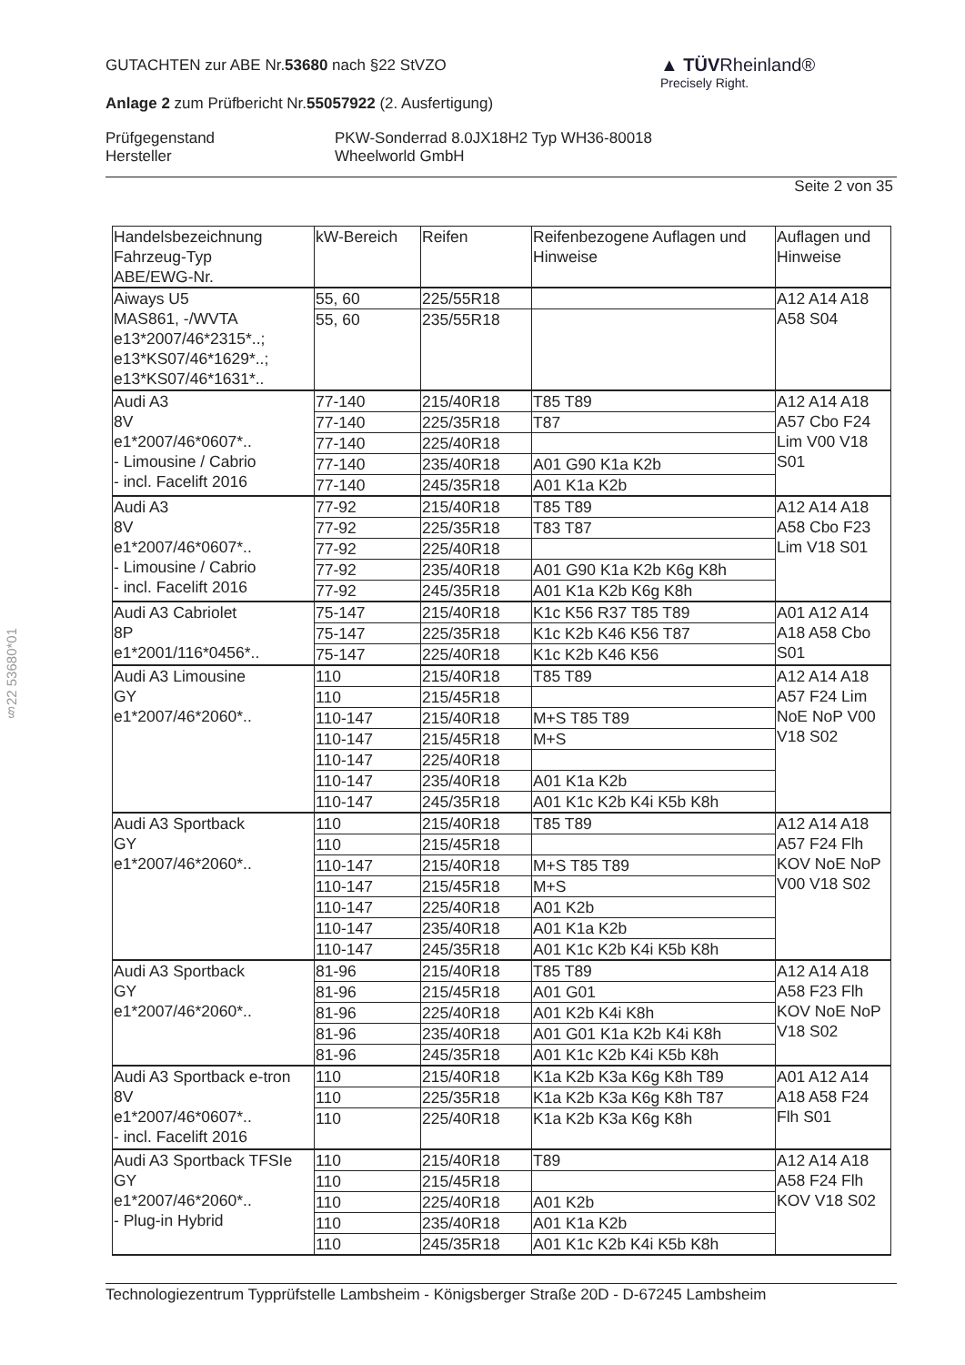GUTACHTEN zur ABE Nr.53680 nach §22 StVZO
Anlage 2 zum Prüfbericht Nr.55057922 (2. Ausfertigung)
Prüfgegenstand
Hersteller
PKW-Sonderrad 8.0JX18H2 Typ WH36-80018
Wheelworld GmbH
Seite 2 von 35
▲ TÜVRheinland®
Precisely Right.
§22 53680*01
| Handelsbezeichnung Fahrzeug-Typ ABE/EWG-Nr. | kW-Bereich | Reifen | Reifenbezogene Auflagen und Hinweise | Auflagen und Hinweise |
| --- | --- | --- | --- | --- |
| Aiways U5 MAS861, -/WVTA e13*2007/46*2315*..; e13*KS07/46*1629*..; e13*KS07/46*1631*.. | 55, 60 | 225/55R18 | | A12 A14 A18 A58 S04 |
| | 55, 60 | 235/55R18 | | |
| Audi A3 8V e1*2007/46*0607*.. - Limousine / Cabrio - incl. Facelift 2016 | 77-140 | 215/40R18 | T85 T89 | A12 A14 A18 A57 Cbo F24 Lim V00 V18 S01 |
| | 77-140 | 225/35R18 | T87 | |
| | 77-140 | 225/40R18 | | |
| | 77-140 | 235/40R18 | A01 G90 K1a K2b | |
| | 77-140 | 245/35R18 | A01 K1a K2b | |
| Audi A3 8V e1*2007/46*0607*.. - Limousine / Cabrio - incl. Facelift 2016 | 77-92 | 215/40R18 | T85 T89 | A12 A14 A18 A58 Cbo F23 Lim V18 S01 |
| | 77-92 | 225/35R18 | T83 T87 | |
| | 77-92 | 225/40R18 | | |
| | 77-92 | 235/40R18 | A01 G90 K1a K2b K6g K8h | |
| | 77-92 | 245/35R18 | A01 K1a K2b K6g K8h | |
| Audi A3 Cabriolet 8P e1*2001/116*0456*.. | 75-147 | 215/40R18 | K1c K56 R37 T85 T89 | A01 A12 A14 A18 A58 Cbo S01 |
| | 75-147 | 225/35R18 | K1c K2b K46 K56 T87 | |
| | 75-147 | 225/40R18 | K1c K2b K46 K56 | |
| Audi A3 Limousine GY e1*2007/46*2060*.. | 110 | 215/40R18 | T85 T89 | A12 A14 A18 A57 F24 Lim NoE NoP V00 V18 S02 |
| | 110 | 215/45R18 | | |
| | 110-147 | 215/40R18 | M+S T85 T89 | |
| | 110-147 | 215/45R18 | M+S | |
| | 110-147 | 225/40R18 | | |
| | 110-147 | 235/40R18 | A01 K1a K2b | |
| | 110-147 | 245/35R18 | A01 K1c K2b K4i K5b K8h | |
| Audi A3 Sportback GY e1*2007/46*2060*.. | 110 | 215/40R18 | T85 T89 | A12 A14 A18 A57 F24 Flh KOV NoE NoP V00 V18 S02 |
| | 110 | 215/45R18 | | |
| | 110-147 | 215/40R18 | M+S T85 T89 | |
| | 110-147 | 215/45R18 | M+S | |
| | 110-147 | 225/40R18 | A01 K2b | |
| | 110-147 | 235/40R18 | A01 K1a K2b | |
| | 110-147 | 245/35R18 | A01 K1c K2b K4i K5b K8h | |
| Audi A3 Sportback GY e1*2007/46*2060*.. | 81-96 | 215/40R18 | T85 T89 | A12 A14 A18 A58 F23 Flh KOV NoE NoP V18 S02 |
| | 81-96 | 215/45R18 | A01 G01 | |
| | 81-96 | 225/40R18 | A01 K2b K4i K8h | |
| | 81-96 | 235/40R18 | A01 G01 K1a K2b K4i K8h | |
| | 81-96 | 245/35R18 | A01 K1c K2b K4i K5b K8h | |
| Audi A3 Sportback e-tron 8V e1*2007/46*0607*.. - incl. Facelift 2016 | 110 | 215/40R18 | K1a K2b K3a K6g K8h T89 | A01 A12 A14 A18 A58 F24 Flh S01 |
| | 110 | 225/35R18 | K1a K2b K3a K6g K8h T87 | |
| | 110 | 225/40R18 | K1a K2b K3a K6g K8h | |
| Audi A3 Sportback TFSIe GY e1*2007/46*2060*.. - Plug-in Hybrid | 110 | 215/40R18 | T89 | A12 A14 A18 A58 F24 Flh KOV V18 S02 |
| | 110 | 215/45R18 | | |
| | 110 | 225/40R18 | A01 K2b | |
| | 110 | 235/40R18 | A01 K1a K2b | |
| | 110 | 245/35R18 | A01 K1c K2b K4i K5b K8h | |
Technologiezentrum Typprüfstelle Lambsheim - Königsberger Straße 20D - D-67245 Lambsheim